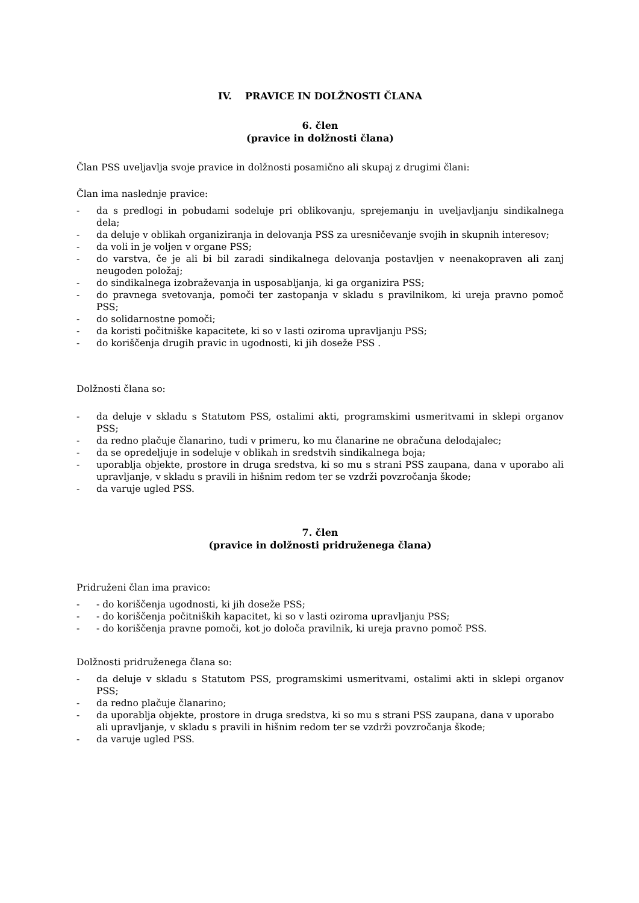IV. PRAVICE IN DOLŽNOSTI ČLANA
6. člen
(pravice in dolžnosti člana)
Član PSS uveljavlja svoje pravice in dolžnosti posamično ali skupaj z drugimi člani:
Član ima naslednje pravice:
- da s predlogi in pobudami sodeluje pri oblikovanju, sprejemanju in uveljavljanju sindikalnega dela;
- da deluje v oblikah organiziranja in delovanja PSS za uresničevanje svojih in skupnih interesov;
- da voli in je voljen v organe PSS;
- do varstva, če je ali bi bil zaradi sindikalnega delovanja postavljen v neenakopraven ali zanj neugoden položaj;
- do sindikalnega izobraževanja in usposabljanja, ki ga organizira PSS;
- do pravnega svetovanja, pomoči ter zastopanja v skladu s pravilnikom, ki ureja pravno pomoč PSS;
- do solidarnostne pomoči;
- da koristi počitniške kapacitete, ki so v lasti oziroma upravljanju PSS;
- do koriščenja drugih pravic in ugodnosti, ki jih doseže PSS .
Dolžnosti člana so:
- da deluje v skladu s Statutom PSS, ostalimi akti, programskimi usmeritvami in sklepi organov PSS;
- da redno plačuje članarino, tudi v primeru, ko mu članarine ne obračuna delodajalec;
- da se opredeljuje in sodeluje v oblikah in sredstvih sindikalnega boja;
- uporablja objekte, prostore in druga sredstva, ki so mu s strani PSS zaupana, dana v uporabo ali upravljanje, v skladu s pravili in hišnim redom ter se vzdrži povzročanja škode;
- da varuje ugled PSS.
7. člen
(pravice in dolžnosti pridruženega člana)
Pridruženi član ima pravico:
- - do koriščenja ugodnosti, ki jih doseže PSS;
- - do koriščenja počitniških kapacitet, ki so v lasti oziroma upravljanju PSS;
- - do koriščenja pravne pomoči, kot jo določa pravilnik, ki ureja pravno pomoč PSS.
Dolžnosti pridruženega člana so:
- da deluje v skladu s Statutom PSS, programskimi usmeritvami, ostalimi akti in sklepi organov PSS;
- da redno plačuje članarino;
- da uporablja objekte, prostore in druga sredstva, ki so mu s strani PSS zaupana, dana v uporabo ali upravljanje, v skladu s pravili in hišnim redom ter se vzdrži povzročanja škode;
- da varuje ugled PSS.